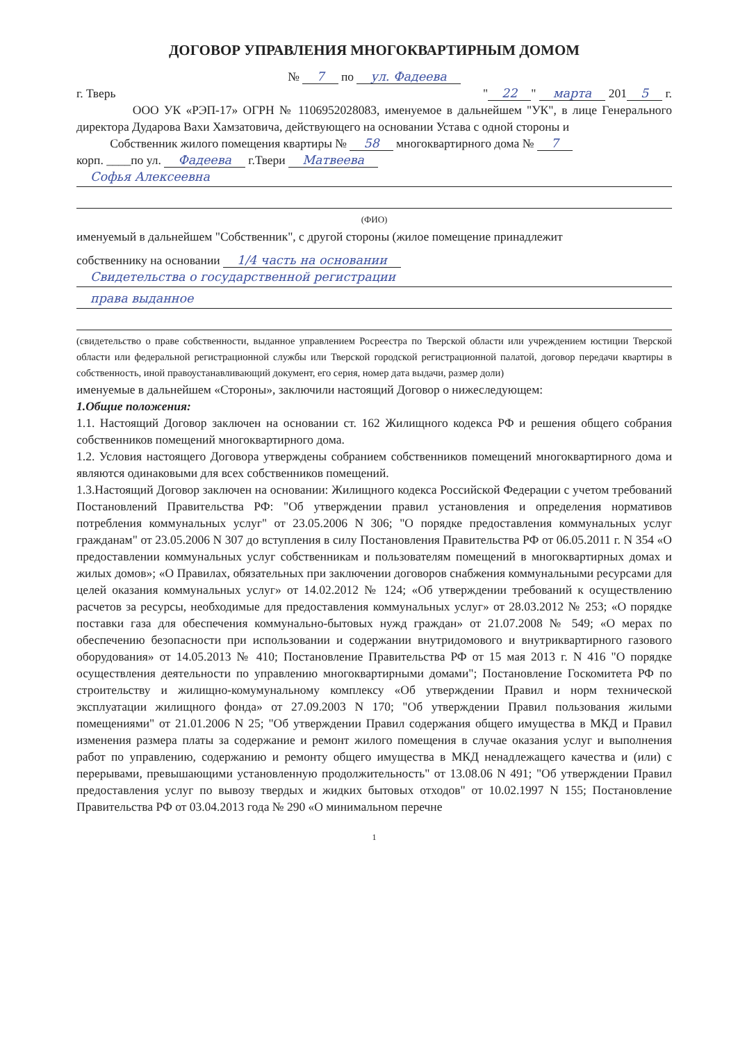ДОГОВОР УПРАВЛЕНИЯ МНОГОКВАРТИРНЫМ ДОМОМ
№ 7 по ул. Фадеева
г. Тверь " 22 " марта 201 5 г.
ООО УК «РЭП-17» ОГРН № 1106952028083, именуемое в дальнейшем "УК", в лице Генерального директора Дударова Вахи Хамзатовича, действующего на основании Устава с одной стороны и
Собственник жилого помещения квартиры № 58 многоквартирного дома № 7
корп. ____по ул. Фадеева г.Твери Матвеева
Софья Алексеевна
(ФИО)
именуемый в дальнейшем "Собственник", с другой стороны (жилое помещение принадлежит
собственнику на основании 1/4 часть на основании
Свидетельства о государственной регистрации
права выданное
(свидетельство о праве собственности, выданное управлением Росреестра по Тверской области или учреждением юстиции Тверской области или федеральной регистрационной службы или Тверской городской регистрационной палатой, договор передачи квартиры в собственность, иной правоустанавливающий документ, его серия, номер дата выдачи, размер доли)
именуемые в дальнейшем «Стороны», заключили настоящий Договор о нижеследующем:
1.Общие положения:
1.1. Настоящий Договор заключен на основании ст. 162 Жилищного кодекса РФ и решения общего собрания собственников помещений многоквартирного дома.
1.2. Условия настоящего Договора утверждены собранием собственников помещений многоквартирного дома и являются одинаковыми для всех собственников помещений.
1.3.Настоящий Договор заключен на основании: Жилищного кодекса Российской Федерации с учетом требований Постановлений Правительства РФ: "Об утверждении правил установления и определения нормативов потребления коммунальных услуг" от 23.05.2006 N 306; "О порядке предоставления коммунальных услуг гражданам" от 23.05.2006 N 307 до вступления в силу Постановления Правительства РФ от 06.05.2011 г. N 354 «О предоставлении коммунальных услуг собственникам и пользователям помещений в многоквартирных домах и жилых домов»; «О Правилах, обязательных при заключении договоров снабжения коммунальными ресурсами для целей оказания коммунальных услуг» от 14.02.2012 № 124; «Об утверждении требований к осуществлению расчетов за ресурсы, необходимые для предоставления коммунальных услуг» от 28.03.2012 № 253; «О порядке поставки газа для обеспечения коммунально-бытовых нужд граждан» от 21.07.2008 № 549; «О мерах по обеспечению безопасности при использовании и содержании внутридомового и внутриквартирного газового оборудования» от 14.05.2013 № 410; Постановление Правительства РФ от 15 мая 2013 г. N 416 "О порядке осуществления деятельности по управлению многоквартирными домами"; Постановление Госкомитета РФ по строительству и жилищно-комумунальному комплексу «Об утверждении Правил и норм технической эксплуатации жилищного фонда» от 27.09.2003 N 170; "Об утверждении Правил пользования жилыми помещениями" от 21.01.2006 N 25; "Об утверждении Правил содержания общего имущества в МКД и Правил изменения размера платы за содержание и ремонт жилого помещения в случае оказания услуг и выполнения работ по управлению, содержанию и ремонту общего имущества в МКД ненадлежащего качества и (или) с перерывами, превышающими установленную продолжительность" от 13.08.06 N 491; "Об утверждении Правил предоставления услуг по вывозу твердых и жидких бытовых отходов" от 10.02.1997 N 155; Постановление Правительства РФ от 03.04.2013 года № 290 «О минимальном перечне
1